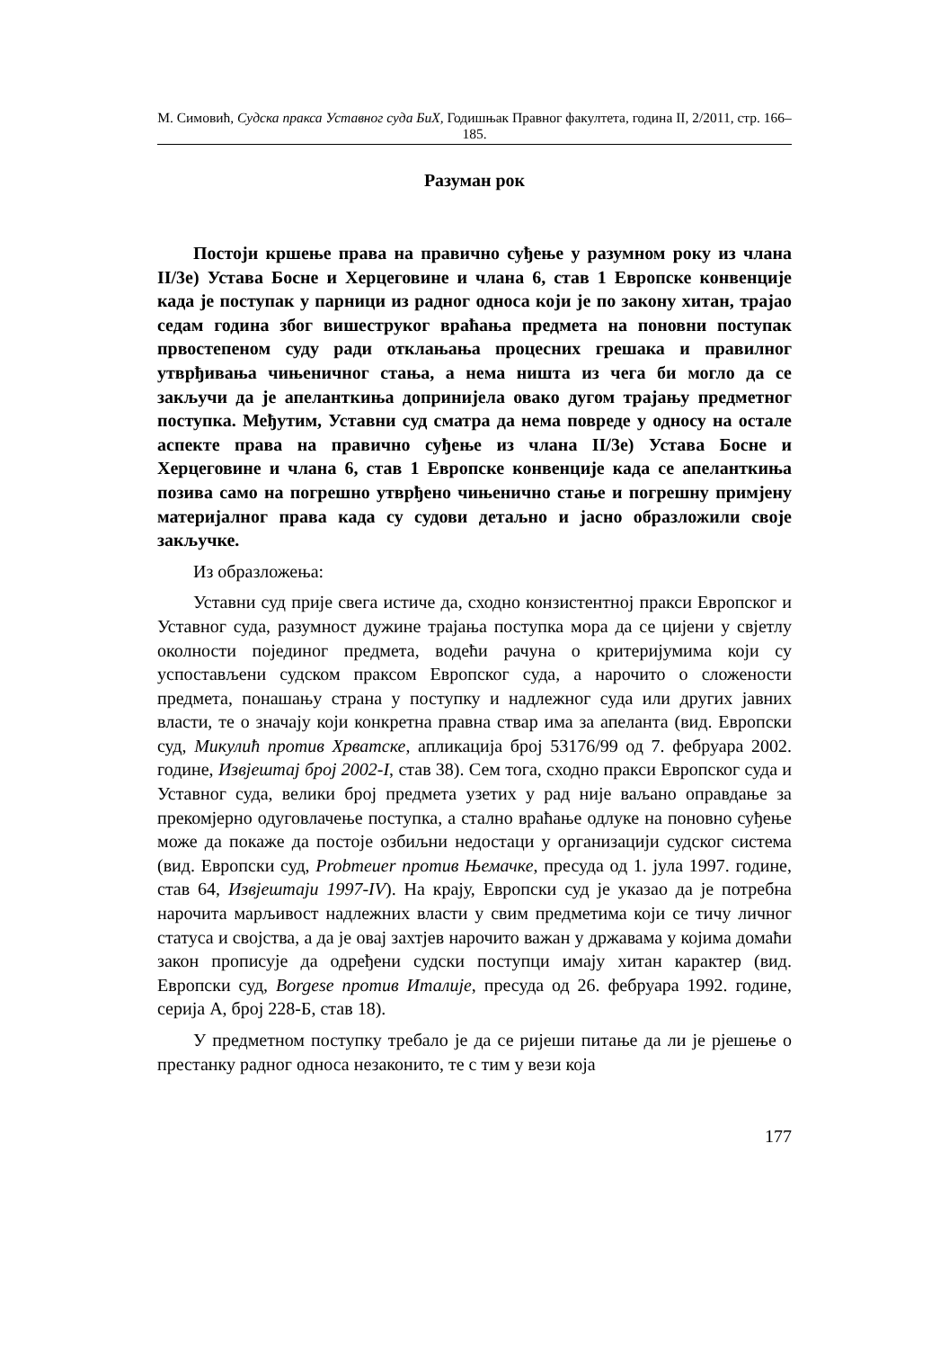М. Симовић, Судска пракса Уставног суда БиХ, Годишњак Правног факултета, година II, 2/2011, стр. 166–185.
Разуман рок
Постоји кршење права на правично суђење у разумном року из члана II/3е) Устава Босне и Херцеговине и члана 6, став 1 Европске конвенције када је поступак у парници из радног односа који је по закону хитан, трајао седам година због вишеструког враћања предмета на поновни поступак првостепеном суду ради отклањања процесних грешака и правилног утврђивања чињеничног стања, а нема ништа из чега би могло да се закључи да је апеланткиња допринијела овако дугом трајању предметног поступка. Међутим, Уставни суд сматра да нема повреде у односу на остале аспекте права на правично суђење из члана II/3е) Устава Босне и Херцеговине и члана 6, став 1 Европске конвенције када се апеланткиња позива само на погрешно утврђено чињенично стање и погрешну примјену материјалног права када су судови детаљно и јасно образложили своје закључке.
Из образложења:
Уставни суд прије свега истиче да, сходно конзистентној пракси Европског и Уставног суда, разумност дужине трајања поступка мора да се цијени у свјетлу околности појединог предмета, водећи рачуна о критеријумима који су успостављени судском праксом Европског суда, а нарочито о сложености предмета, понашању страна у поступку и надлежног суда или других јавних власти, те о значају који конкретна правна ствар има за апеланта (вид. Европски суд, Микулић против Хрватске, апликација број 53176/99 од 7. фебруара 2002. године, Извјештај број 2002-I, став 38). Сем тога, сходно пракси Европског суда и Уставног суда, велики број предмета узетих у рад није ваљано оправдање за прекомјерно одуговлачење поступка, а стално враћање одлуке на поновно суђење може да покаже да постоје озбиљни недостаци у организацији судског система (вид. Европски суд, Probmeuer против Њемачке, пресуда од 1. јула 1997. године, став 64, Извјештаји 1997-IV). На крају, Европски суд је указао да је потребна нарочита марљивост надлежних власти у свим предметима који се тичу личног статуса и својства, а да је овај захтјев нарочито важан у државама у којима домаћи закон прописује да одређени судски поступци имају хитан карактер (вид. Европски суд, Borgese против Италије, пресуда од 26. фебруара 1992. године, серија А, број 228-Б, став 18).
У предметном поступку требало је да се ријеши питање да ли је рјешење о престанку радног односа незаконито, те с тим у вези која
177